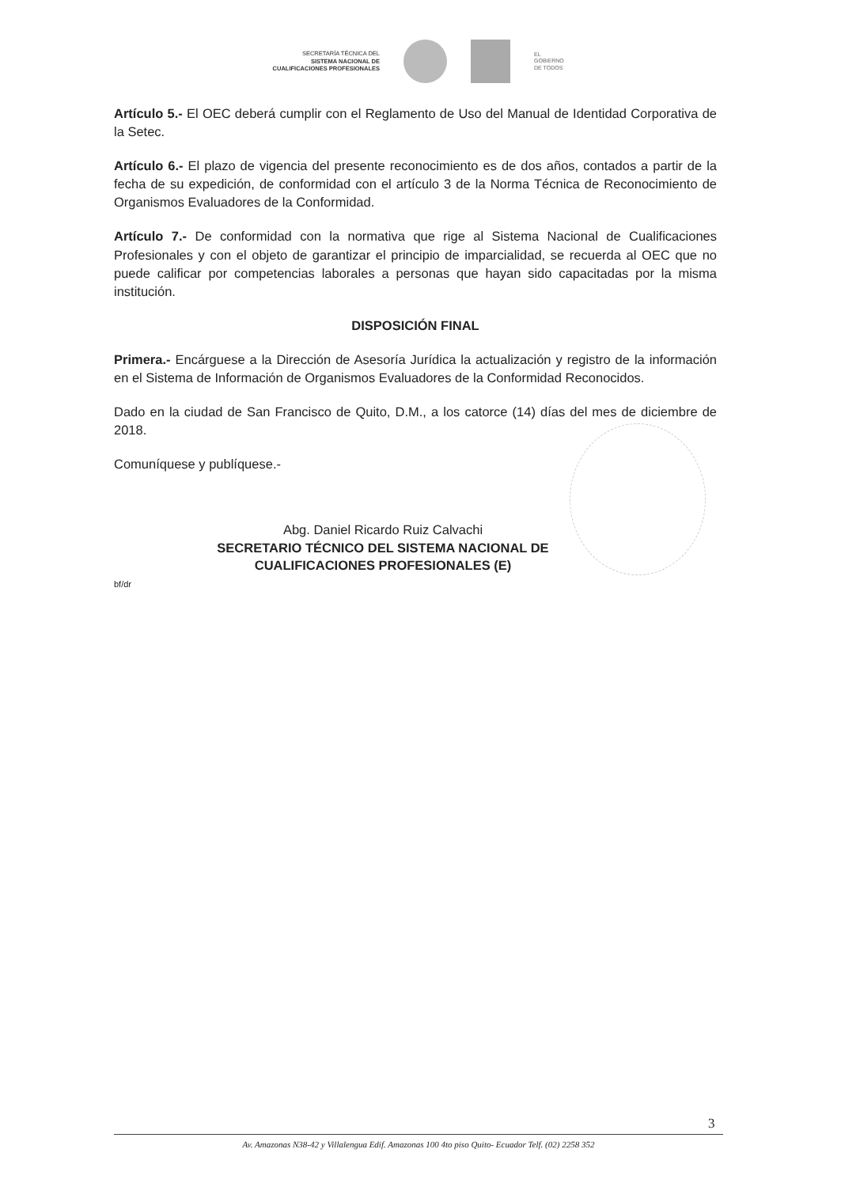SECRETARÍA TÉCNICA DEL
SISTEMA NACIONAL DE
CUALIFICACIONES PROFESIONALES
EL
GOBIERNO
DE TODOS
Artículo 5.- El OEC deberá cumplir con el Reglamento de Uso del Manual de Identidad Corporativa de la Setec.
Artículo 6.- El plazo de vigencia del presente reconocimiento es de dos años, contados a partir de la fecha de su expedición, de conformidad con el artículo 3 de la Norma Técnica de Reconocimiento de Organismos Evaluadores de la Conformidad.
Artículo 7.- De conformidad con la normativa que rige al Sistema Nacional de Cualificaciones Profesionales y con el objeto de garantizar el principio de imparcialidad, se recuerda al OEC que no puede calificar por competencias laborales a personas que hayan sido capacitadas por la misma institución.
DISPOSICIÓN FINAL
Primera.- Encárguese a la Dirección de Asesoría Jurídica la actualización y registro de la información en el Sistema de Información de Organismos Evaluadores de la Conformidad Reconocidos.
Dado en la ciudad de San Francisco de Quito, D.M., a los catorce (14) días del mes de diciembre de 2018.
Comuníquese y publíquese.-
Abg. Daniel Ricardo Ruiz Calvachi
SECRETARIO TÉCNICO DEL SISTEMA NACIONAL DE CUALIFICACIONES PROFESIONALES (E)
bf/dr
3
Av. Amazonas N38-42 y Villalengua Edif. Amazonas 100 4to piso Quito- Ecuador Telf. (02) 2258 352